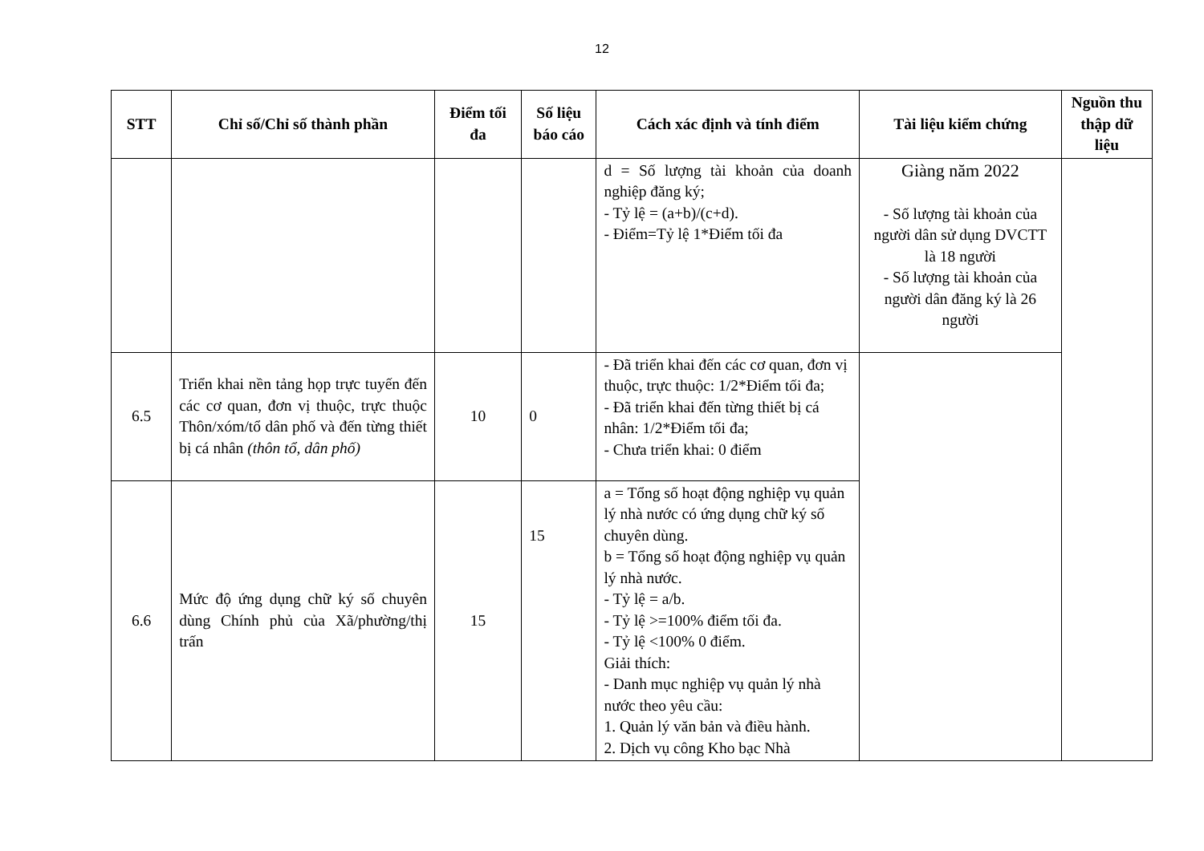12
| STT | Chỉ số/Chỉ số thành phần | Điểm tối đa | Số liệu báo cáo | Cách xác định và tính điểm | Tài liệu kiểm chứng | Nguồn thu thập dữ liệu |
| --- | --- | --- | --- | --- | --- | --- |
| | | | | d = Số lượng tài khoản của doanh nghiệp đăng ký; - Tỷ lệ = (a+b)/(c+d). - Điểm=Tỷ lệ 1*Điểm tối đa | Giàng năm 2022 - Số lượng tài khoản của người dân sử dụng DVCTT là 18 người - Số lượng tài khoản của người dân đăng ký là 26 người | |
| 6.5 | Triển khai nền tảng họp trực tuyến đến các cơ quan, đơn vị thuộc, trực thuộc Thôn/xóm/tổ dân phố và đến từng thiết bị cá nhân (thôn tổ, dân phố) | 10 | 0 | - Đã triển khai đến các cơ quan, đơn vị thuộc, trực thuộc: 1/2*Điểm tối đa; - Đã triển khai đến từng thiết bị cá nhân: 1/2*Điểm tối đa; - Chưa triển khai: 0 điểm | | |
| 6.6 | Mức độ ứng dụng chữ ký số chuyên dùng Chính phủ của Xã/phường/thị trấn | 15 | 15 | a = Tổng số hoạt động nghiệp vụ quản lý nhà nước có ứng dụng chữ ký số chuyên dùng. b = Tổng số hoạt động nghiệp vụ quản lý nhà nước. - Tỷ lệ = a/b. - Tỷ lệ >=100% điểm tối đa. - Tỷ lệ <100% 0 điểm. Giải thích: - Danh mục nghiệp vụ quản lý nhà nước theo yêu cầu: 1. Quản lý văn bản và điều hành. 2. Dịch vụ công Kho bạc Nhà | | |